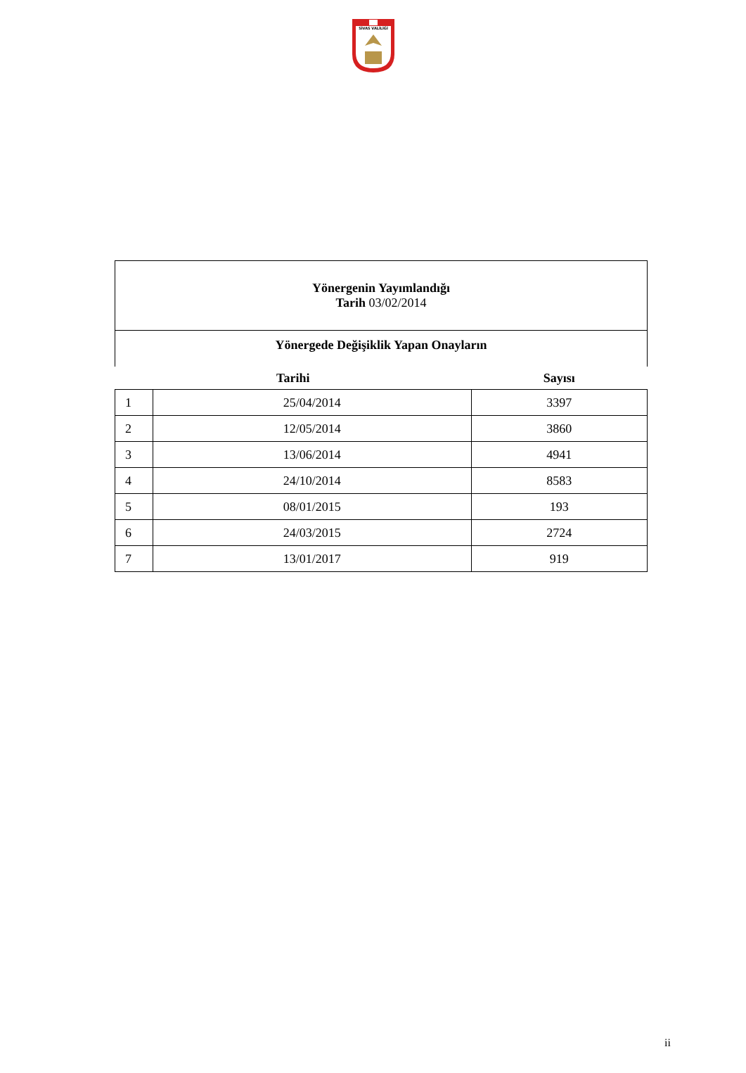SİVAS VALİLİĞİ
| Yönergenin Yayımlandığı Tarih 03/02/2014 | | |
| Yönergede Değişiklik Yapan Onayların | | |
| Tarihi | | Sayısı |
| 1 | 25/04/2014 | 3397 |
| 2 | 12/05/2014 | 3860 |
| 3 | 13/06/2014 | 4941 |
| 4 | 24/10/2014 | 8583 |
| 5 | 08/01/2015 | 193 |
| 6 | 24/03/2015 | 2724 |
| 7 | 13/01/2017 | 919 |
ii